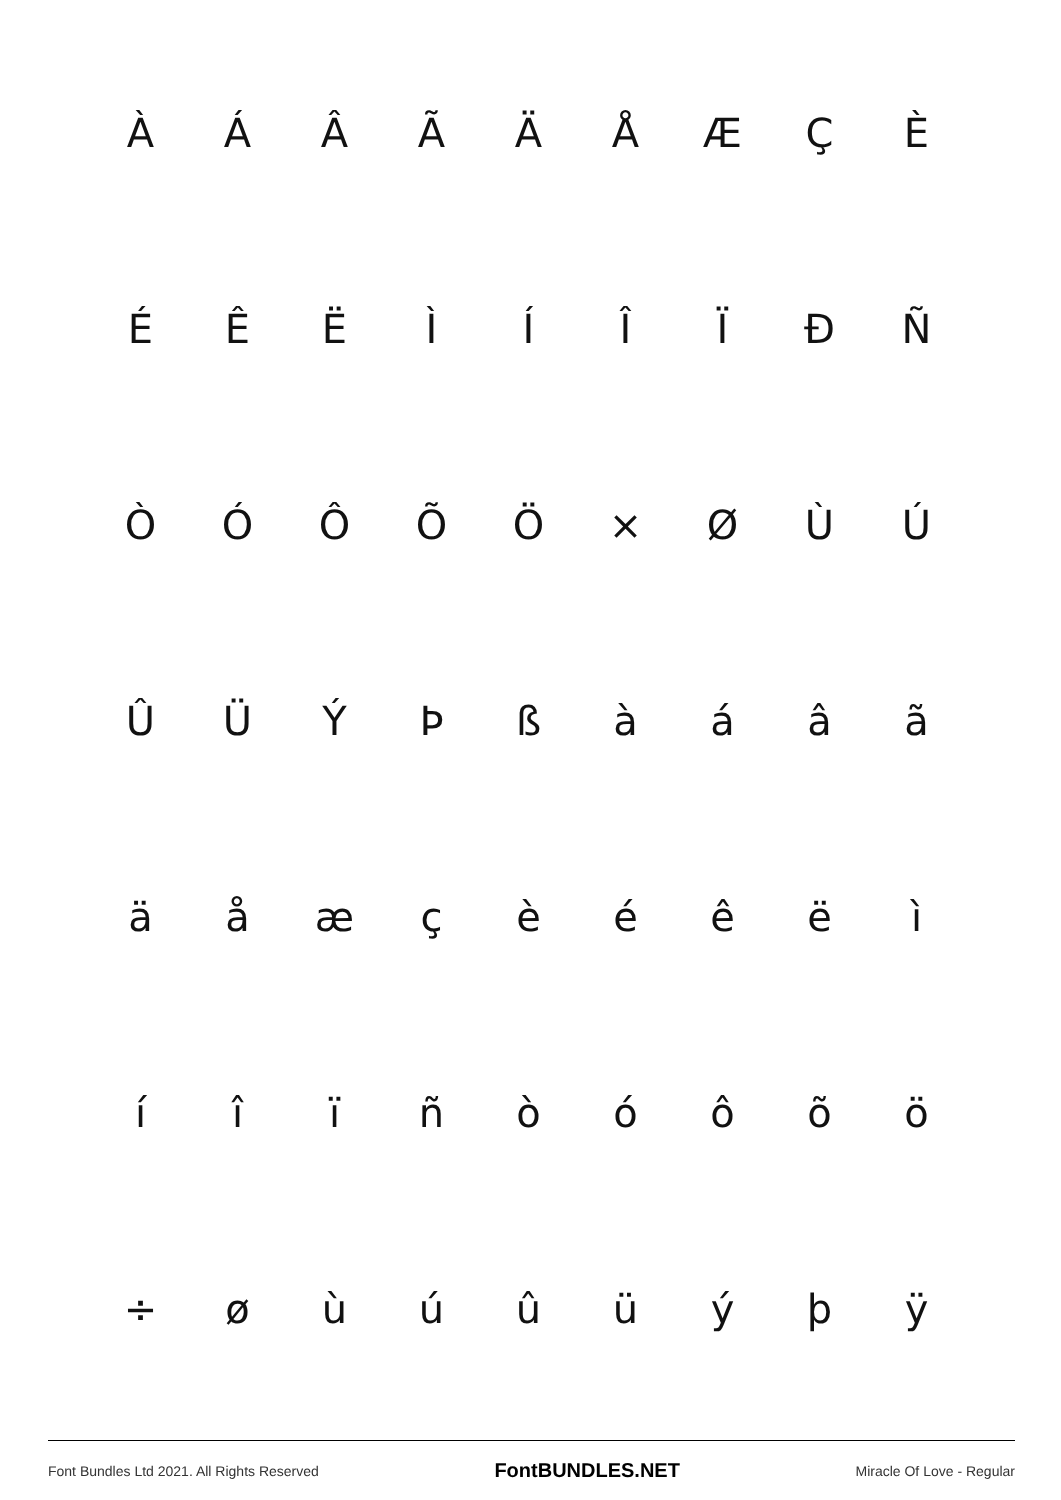| À | Á | Â | Ã | Ä | Å | Æ | Ç | È |
| É | Ê | Ë | Ì | Í | Î | Ï | Ð | Ñ |
| Ò | Ó | Ô | Õ | Ö | × | Ø | Ù | Ú |
| Û | Ü | Ý | Þ | ß | à | á | â | ã |
| ä | å | æ | ç | è | é | ê | ë | ì |
| í | î | ï | ñ | ò | ó | ô | õ | ö |
| ÷ | ø | ù | ú | û | ü | ý | þ | ÿ |
Font Bundles Ltd 2021. All Rights Reserved FontBUNDLES.NET Miracle Of Love - Regular